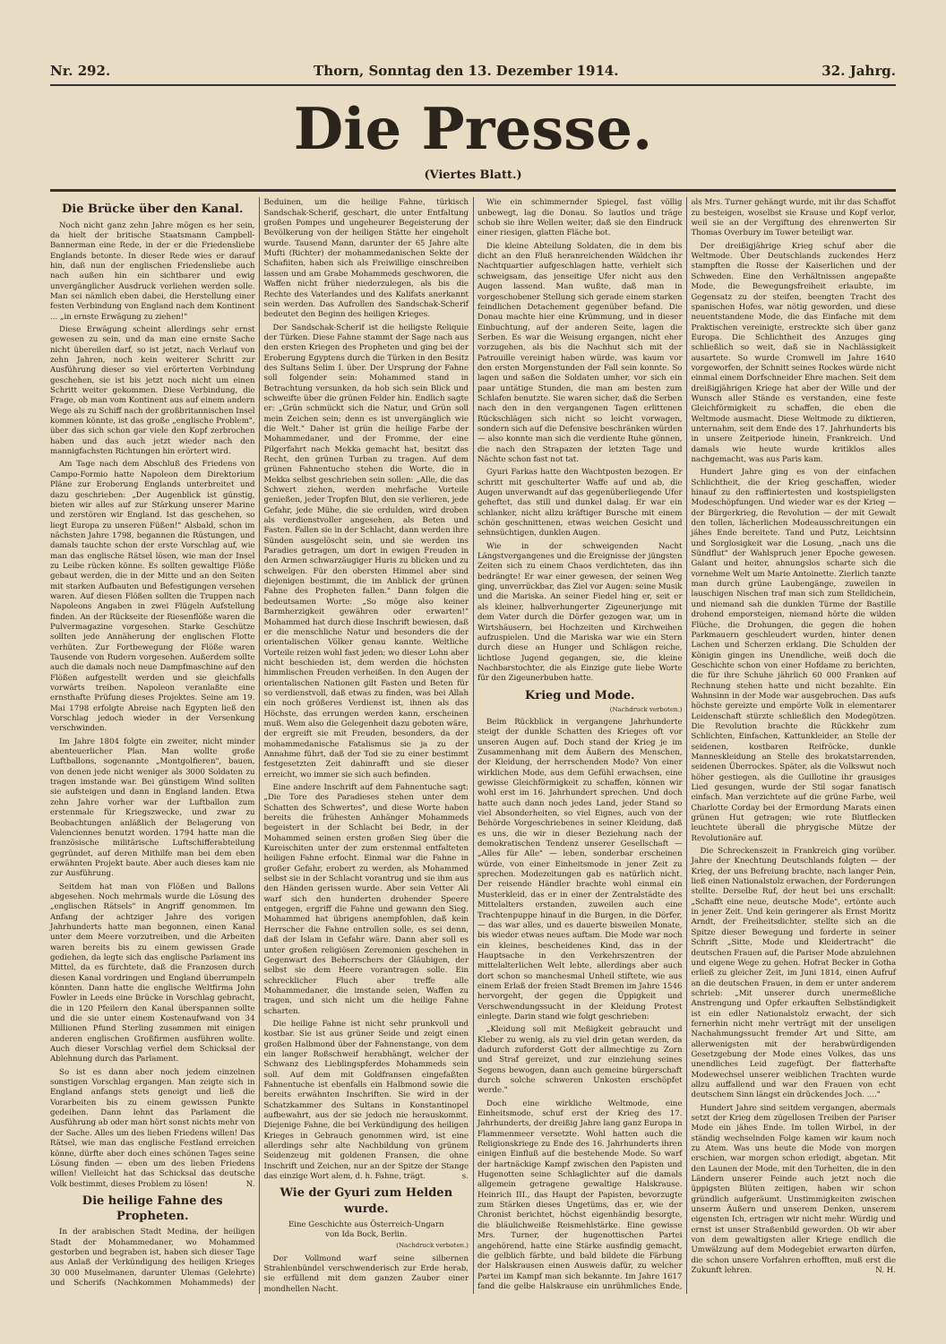Nr. 292. Thorn, Sonntag den 13. Dezember 1914. 32. Jahrg.
Die Presse.
(Viertes Blatt.)
Die Brücke über den Kanal.
Noch nicht ganz zehn Jahre mögen es her sein, da hielt der britische Staatsmann Campbell-Bannerman eine Rede, in der er die Friedensliebe Englands betonte. In dieser Rede wies er darauf hin, daß nun der englischen Friedensliebe auch nach außen hin ein sichtbarer und ewig unvergänglicher Ausdruck verliehen werden solle. Man sei nämlich eben dabei, die Herstellung einer festen Verbindung von England nach dem Kontinent ... „in ernste Erwägung zu ziehen!"
Diese Erwägung scheint allerdings sehr ernst gewesen zu sein, und da man eine ernste Sache nicht übereilen darf, so ist jetzt, nach Verlauf von zehn Jahren, noch kein weiterer Schritt zur Ausführung dieser so viel erörterten Verbindung geschehen, sie ist bis jetzt noch nicht um einen Schritt weiter gekommen. Diese Verbindung, die Frage, ob man vom Kontinent aus auf einem andern Wege als zu Schiff nach der großbritannischen Insel kommen könnte, ist das große „englische Problem", über das sich schon gar viele den Kopf zerbrochen haben und das auch jetzt wieder nach den mannigfachsten Richtungen hin erörtert wird.
Am Tage nach dem Abschluß des Friedens von Campo-Formio hatte Napoleon dem Direktorium Pläne zur Eroberung Englands unterbreitet und dazu geschrieben: „Der Augenblick ist günstig, bieten wir alles auf zur Stärkung unserer Marine und zerstören wir England. Ist das geschehen, so liegt Europa zu unseren Füßen!" Alsbald, schon im nächsten Jahre 1798, begannen die Rüstungen, und damals tauchte schon der erste Vorschlag auf, wie man das englische Rätsel lösen, wie man der Insel zu Leibe rücken könne. Es sollten gewaltige Flöße gebaut werden, die in der Mitte und an den Seiten mit starken Aufbauten und Befestigungen versehen waren. Auf diesen Flößen sollten die Truppen nach Napoleons Angaben in zwei Flügeln Aufstellung finden. An der Rückseite der Riesenflöße waren die Pulvermagazine vorgesehen. Starke Geschütze sollten jede Annäherung der englischen Flotte verhüten. Zur Fortbewegung der Flöße waren Tausende von Rudern vorgesehen. Außerdem sollte auch die damals noch neue Dampfmaschine auf den Flößen aufgestellt werden und sie gleichfalls vorwärts treiben. Napoleon veranlaßte eine ernsthafte Prüfung dieses Projektes. Seine am 19. Mai 1798 erfolgte Abreise nach Egypten ließ den Vorschlag jedoch wieder in der Versenkung verschwinden.
Im Jahre 1804 folgte ein zweiter, nicht minder abenteuerlicher Plan. Man wollte große Luftballons, sogenannte „Montgolfieren", bauen, von denen jede nicht weniger als 3000 Soldaten zu tragen imstande war. Bei günstigem Wind sollten sie aufsteigen und dann in England landen. Etwa zehn Jahre vorher war der Luftballon zum erstenmale für Kriegszwecke, und zwar zu Beobachtungen anläßlich der Belagerung von Valenciennes benutzt worden. 1794 hatte man die französische militärische Luftschifferabteilung gegründet, auf deren Mithilfe man bei dem eben erwähnten Projekt baute. Aber auch dieses kam nie zur Ausführung.
Seitdem hat man von Flößen und Ballons abgesehen. Noch mehrmals wurde die Lösung des „englischen Rätsels" in Angriff genommen. Im Anfang der achtziger Jahre des vorigen Jahrhunderts hatte man begonnen, einen Kanal unter dem Meere vorzutreiben, und die Arbeiten waren bereits bis zu einem gewissen Grade gediehen, da legte sich das englische Parlament ins Mittel, da es fürchtete, daß die Franzosen durch diesen Kanal vordringen und England überrumpeln könnten. Dann hatte die englische Weltfirma John Fowler in Leeds eine Brücke in Vorschlag gebracht, die in 120 Pfeilern den Kanal überspannen sollte und die sie unter einem Kostenaufwand von 34 Millionen Pfund Sterling zusammen mit einigen anderen englischen Großfirmen ausführen wollte. Auch dieser Vorschlag verfiel dem Schicksal der Ablehnung durch das Parlament.
So ist es dann aber noch jedem einzelnen sonstigen Vorschlag ergangen. Man zeigte sich in England anfangs stets geneigt und ließ die Vorarbeiten bis zu einem gewissen Punkte gedeihen. Dann lehnt das Parlament die Ausführung ab oder man hört sonst nichts mehr von der Sache. Alles um des lieben Friedens willen! Das Rätsel, wie man das englische Festland erreichen könne, dürfte aber doch eines schönen Tages seine Lösung finden — eben um des lieben Friedens willen! Vielleicht hat das Schicksal das deutsche Volk bestimmt, dieses Problem zu lösen! N.
Die heilige Fahne des Propheten.
In der arabischen Stadt Medina, der heiligen Stadt der Mohammedaner, wo Mohammed gestorben und begraben ist, haben sich dieser Tage aus Anlaß der Verkündigung des heiligen Krieges 30 000 Muselmanen, darunter Ulemas (Gelehrte) und Scherifs (Nachkommen Mohammeds) der Beduinen, um die heilige Fahne, türkisch Sandschak-Scherif, geschart, die unter Entfaltung großen Pompes und ungeheurer Begeisterung der Bevölkerung von der heiligen Stätte her eingeholt wurde. Tausend Mann, darunter der 65 Jahre alte Mufti (Richter) der mohammedanischen Sekte der Schafiiten, haben sich als Freiwillige einschreiben lassen und am Grabe Mohammeds geschworen, die Waffen nicht früher niederzulegen, als bis die Rechte des Vaterlandes und des Kalifats anerkannt sein werden. Das Aufrollen des Sandschak-Scherif bedeutet den Beginn des heiligen Krieges.
Der Sandschak-Scherif ist die heiligste Reliquie der Türken. Diese Fahne stammt der Sage nach aus den ersten Kriegen des Propheten und ging bei der Eroberung Egyptens durch die Türken in den Besitz des Sultans Selim I. über. Der Ursprung der Fahne soll folgender sein: Mohammed stand in Betrachtung versunken, da hob sich sein Blick und schweifte über die grünen Felder hin. Endlich sagte er: „Grün schmückt sich die Natur, und Grün soll mein Zeichen sein; denn es ist unvergänglich wie die Welt." Daher ist grün die heilige Farbe der Mohammedaner, und der Fromme, der eine Pilgerfahrt nach Mekka gemacht hat, besitzt das Recht, den grünen Turban zu tragen. Auf dem grünen Fahnentuche stehen die Worte, die in Mekka selbst geschrieben sein sollen: „Alle, die das Schwert ziehen, werden mehrfache Vorteile genießen, jeder Tropfen Blut, den sie verlieren, jede Gefahr, jede Mühe, die sie erdulden, wird droben als verdienstvoller angesehen, als Beten und Fasten. Fallen sie in der Schlacht, dann werden ihre Sünden ausgelöscht sein, und sie werden ins Paradies getragen, um dort in ewigen Freuden in den Armen schwarzäugiger Huris zu blicken und zu schwelgen. Für den obersten Himmel aber sind diejenigen bestimmt, die im Anblick der grünen Fahne des Propheten fallen." Dann folgen die bedeutsamen Worte: „So möge also keiner Barmherzigkeit gewähren oder erwarten!" Mohammed hat durch diese Inschrift bewiesen, daß er die menschliche Natur und besonders die der orientalischen Völker genau kannte. Weltliche Vorteile reizen wohl fast jeden; wo dieser Lohn aber nicht beschieden ist, dem werden die höchsten himmlischen Freuden verheißen. In den Augen der orientalischen Nationen gilt Fasten und Beten für so verdienstvoll, daß etwas zu finden, was bei Allah ein noch größeres Verdienst ist, ihnen als das Höchste, das errungen werden kann, erscheinen muß. Wem also die Gelegenheit dazu geboten wäre, der ergreift sie mit Freuden, besonders, da der mohammedanische Fatalismus sie ja zu der Annahme führt, daß der Tod sie zu einer bestimmt festgesetzten Zeit dahinrafft und sie dieser erreicht, wo immer sie sich auch befinden.
Eine andere Inschrift auf dem Fahnentuche sagt: „Die Tore des Paradieses stehen unter dem Schatten des Schwertes", und diese Worte haben bereits die frühesten Anhänger Mohammeds begeistert in der Schlacht bei Bedr, in der Mohammed seinen ersten großen Sieg über die Kureischiten unter der zum erstenmal entfalteten heiligen Fahne erfocht. Einmal war die Fahne in großer Gefahr, erobert zu werden, als Mohammed selbst sie in der Schlacht vorantrug und sie ihm aus den Händen gerissen wurde. Aber sein Vetter Ali warf sich den hunderten drohender Speere entgegen, ergriff die Fahne und gewann den Sieg. Mohammed hat übrigens anempfohlen, daß kein Herrscher die Fahne entrollen solle, es sei denn, daß der Islam in Gefahr wäre. Dann aber soll es unter großen religiösen Zeremonien geschehen in Gegenwart des Beherrschers der Gläubigen, der selbst sie dem Heere vorantragen solle. Ein schrecklicher Fluch aber treffe alle Mohammedaner, die imstande seien, Waffen zu tragen, und sich nicht um die heilige Fahne scharten.
Die heilige Fahne ist nicht sehr prunkvoll und kostbar. Sie ist aus grüner Seide und zeigt einen großen Halbmond über der Fahnenstange, von dem ein langer Roßschweif herabhängt, welcher der Schwanz des Lieblingspferdes Mohammeds sein soll. Auf dem mit Goldfransen eingefaßten Fahnentuche ist ebenfalls ein Halbmond sowie die bereits erwähnten Inschriften. Sie wird in der Schatzkammer des Sultans in Konstantinopel aufbewahrt, aus der sie jedoch nie herauskommt. Diejenige Fahne, die bei Verkündigung des heiligen Krieges in Gebrauch genommen wird, ist eine allerdings sehr alte Nachbildung von grünem Seidenzeug mit goldenen Fransen, die ohne Inschrift und Zeichen, nur an der Spitze der Stange das einzige Wort alem, d. h. Fahne, trägt. s.
Wie der Gyuri zum Helden wurde.
Eine Geschichte aus Österreich-Ungarn
von Ida Bock, Berlin.
(Nachdruck verboten.)
Der Vollmond warf seine silbernen Strahlenbündel verschwenderisch zur Erde herab, sie erfüllend mit dem ganzen Zauber einer mondhellen Nacht.
Wie ein schimmernder Spiegel, fast völlig unbewegt, lag die Donau. So lautlos und träge schob sie ihre Wellen weiter, daß sie den Eindruck einer riesigen, glatten Fläche bot.
Die kleine Abteilung Soldaten, die in dem bis dicht an den Fluß heranreichenden Wäldchen ihr Nachtquartier aufgeschlagen hatte, verhielt sich schweigsam, das jenseitige Ufer nicht aus den Augen lassend. Man wußte, daß man in vorgeschobener Stellung sich gerade einem starken feindlichen Detachement gegenüber befand. Die Donau machte hier eine Krümmung, und in dieser Einbuchtung, auf der anderen Seite, lagen die Serben. Es war die Weisung ergangen, nicht eher vorzugehen, als bis die Nachhut sich mit der Patrouille vereinigt haben würde, was kaum vor den ersten Morgenstunden der Fall sein konnte. So lagen und saßen die Soldaten umher, vor sich ein paar untätige Stunden, die man am besten zum Schlafen benutzte. Sie waren sicher, daß die Serben nach den in den vergangenen Tagen erlittenen Rückschlägen sich nicht so leicht vorwagen, sondern sich auf die Defensive beschränken würden — also konnte man sich die verdiente Ruhe gönnen, die nach den Strapazen der letzten Tage und Nächte schon fast not tat.
Gyuri Farkas hatte den Wachtposten bezogen. Er schritt mit geschulterter Waffe auf und ab, die Augen unverwandt auf das gegenüberliegende Ufer geheftet, das still und dunkel dalag. Er war ein schlanker, nicht allzu kräftiger Bursche mit einem schön geschnittenen, etwas weichen Gesicht und sehnsüchtigen, dunklen Augen.
Wie in der schweigenden Nacht Längstvergangenes und die Ereignisse der jüngsten Zeiten sich zu einem Chaos verdichteten, das ihn bedrängte! Er war einer gewesen, der seinen Weg ging, unverrückbar, das Ziel vor Augen: seine Musik und die Mariska. An seiner Fiedel hing er, seit er als kleiner, halbverhungerter Zigeunerjunge mit dem Vater durch die Dörfer gezogen war, um in Wirtshäusern, bei Hochzeiten und Kirchweihen aufzuspielen. Und die Mariska war wie ein Stern durch diese an Hunger und Schlägen reiche, lichtlose Jugend gegangen, sie, die kleine Nachbarstochter, die als Einzige gute liebe Worte für den Zigeunerbuben hatte.
Krieg und Mode.
(Nachdruck verboten.)
Beim Rückblick in vergangene Jahrhunderte steigt der dunkle Schatten des Krieges oft vor unseren Augen auf. Doch stand der Krieg je im Zusammenhang mit dem Äußern des Menschen, der Kleidung, der herrschenden Mode? Von einer wirklichen Mode, aus dem Gefühl erwachsen, eine gewisse Gleichförmigkeit zu schaffen, können wir wohl erst im 16. Jahrhundert sprechen. Und doch hatte auch dann noch jedes Land, jeder Stand so viel Absonderheiten, so viel Eignes, auch von der Behörde Vorgeschriebenes in seiner Kleidung, daß es uns, die wir in dieser Beziehung nach der demokratischen Tendenz unserer Gesellschaft — „Alles für Alle" — leben, sonderbar erscheinen würde, von einer Einheitsmode in jener Zeit zu sprechen. Modezeitungen gab es natürlich nicht. Der reisende Händler brachte wohl einmal ein Musterkleid, das er in einer der Zentralstädte des Mittelalters erstanden, zuweilen auch eine Trachtenpuppe hinauf in die Burgen, in die Dörfer, — das war alles, und es dauerte bisweilen Monate, bis wieder etwas neues auftam. Die Mode war noch ein kleines, bescheidenes Kind, das in der Hauptsache in den Verkehrszentren der mittelalterlichen Welt lebte, allerdings aber auch dort schon so manchesmal Unheil stiftete, wie aus einem Erlaß der freien Stadt Bremen im Jahre 1546 hervorgeht, der gegen die Üppigkeit und Verschwendungssucht in der Kleidung Protest einlegte. Darin stand wie folgt geschrieben:
„Kleidung soll mit Meßigkeit gebraucht und Kleber zu wenig, als zu viel drin getan werden, da dadurch zuforderst Gott der allmechtige zu Zorn und Straf gereizet, und zur einziehung seines Segens bewogen, dann auch gemeine bürgerschaft durch solche schweren Unkosten erschöpfet werde."
Doch eine wirkliche Weltmode, eine Einheitsmode, schuf erst der Krieg des 17. Jahrhunderts, der dreißig Jahre lang ganz Europa in Flammenmeer versetzte. Wohl hatten auch die Religionskriege zu Ende des 16. Jahrhunderts ihren einigen Einfluß auf die bestehende Mode. So warf der hartnäckige Kampf zwischen den Papisten und Hugenotten seine Schlaglichter auf die damals allgemein getragene gewaltige Halskrause. Heinrich III., das Haupt der Papisten, bevorzugte zum Stärken dieses Ungetüms, das er, wie der Chronist berichtet, höchst eigenhändig besorgte, die bläulichweiße Reismehlstärke. Eine gewisse Mrs. Turner, der hugenottischen Partei angehörend, hatte eine Stärke ausfindig gemacht, die gelblich färbte, und bald bildete die Färbung der Halskrausen einen Ausweis dafür, zu welcher Partei im Kampf man sich bekannte. Im Jahre 1617 fand die gelbe Halskrause ein unrühmliches Ende, als Mrs. Turner gehängt wurde, mit ihr das Schaffot zu besteigen, woselbst sie Krause und Kopf verlor, weil sie an der Vergiftung des ehrenwerten Sir Thomas Overbury im Tower beteiligt war.
Der dreißigjährige Krieg schuf aber die Weltmode. Über Deutschlands zuckendes Herz stampften die Rosse der Kaiserlichen und der Schweden. Eine den Verhältnissen angepaßte Mode, die Bewegungsfreiheit erlaubte, im Gegensatz zu der steifen, beengten Tracht des spanischen Hofes, war nötig geworden, und diese neuentstandene Mode, die das Einfache mit dem Praktischen vereinigte, erstreckte sich über ganz Europa. Die Schlichtheit des Anzuges ging schließlich so weit, daß sie in Nachlässigkeit ausartete. So wurde Cromwell im Jahre 1640 vorgeworfen, der Schnitt seines Rockes würde nicht einmal einem Dorfschneider Ehre machen. Seit dem dreißigjährigen Kriege hat aber der Wille und der Wunsch aller Stände es verstanden, eine feste Gleichförmigkeit zu schaffen, die eben die Weltmode ausmacht. Diese Weltmode zu diktieren, unternahm, seit dem Ende des 17. Jahrhunderts bis in unsere Zeitperiode hinein, Frankreich. Und damals wie heute wurde kritiklos alles nachgemacht, was aus Paris kam.
Hundert Jahre ging es von der einfachen Schlichtheit, die der Krieg geschaffen, wieder hinauf zu den raffiniertesten und kostspieligsten Modeschöpfungen. Und wieder war es der Krieg — der Bürgerkrieg, die Revolution — der mit Gewalt den tollen, lächerlichen Modeausschreitungen ein jähes Ende bereitete. Tand und Putz, Leichtsinn und Sorglosigkeit war die Losung, „nach uns die Sündflut" der Wahlspruch jener Epoche gewesen. Galant und heiter, ahnungslos scharte sich die vornehme Welt um Marie Antoinette. Zierlich tanzte man durch grüne Laubengänge, zuweilen in lauschigen Nischen traf man sich zum Stelldichein, und niemand sah die dunklen Türme der Bastille drohend emporsteigen, niemand hörte die wilden Flüche, die Drohungen, die gegen die hohen Parkmauern geschleudert wurden, hinter denen Lachen und Scherzen erklang. Die Schulden der Königin gingen ins Unendliche, weiß doch die Geschichte schon von einer Hofdame zu berichten, die für ihre Schuhe jährlich 60 000 Franken auf Rechnung stehen hatte und nicht bezahlte. Ein Wahnsinn in der Mode war ausgebrochen. Das aufs höchste gereizte und empörte Volk in elementarer Leidenschaft stürzte schließlich den Modegötzen. Die Revolution brachte die Rückkehr zum Schlichten, Einfachen, Kattunkleider, an Stelle der seidenen, kostbaren Reifröcke, dunkle Manneskleidung an Stelle des brokatstarrenden, seidenen Überrockes. Später, als die Volkswut noch höher gestiegen, als die Guillotine ihr grausiges Lied gesungen, wurde der Stil sogar fanatisch einfach. Man verzichtete auf die grüne Farbe, weil Charlotte Corday bei der Ermordung Marats einen grünen Hut getragen; wie rote Blutflecken leuchtete überall die phrygische Mütze der Revolutionäre auf.
Die Schreckenszeit in Frankreich ging vorüber. Jahre der Knechtung Deutschlands folgten — der Krieg, der uns Befreiung brachte, nach langer Pein, ließ einen Nationalstolz erwachen, der Forderungen stellte. Derselbe Ruf, der heut bei uns erschallt: „Schafft eine neue, deutsche Mode", ertönte auch in jener Zeit. Und kein geringerer als Ernst Moritz Arndt, der Freiheitsdichter, stellte sich an die Spitze dieser Bewegung und forderte in seiner Schrift „Sitte, Mode und Kleidertracht" die deutschen Frauen auf, die Pariser Mode abzulehnen und eigene Wege zu gehen. Hofrat Becker in Gotha erließ zu gleicher Zeit, im Juni 1814, einen Aufruf an die deutschen Frauen, in dem er unter anderem schrieb: „Mit unserer durch unermeßliche Anstrengung und Opfer erkauften Selbständigkeit ist ein edler Nationalstolz erwacht, der sich fernerhin nicht mehr verträgt mit der unseligen Nachahmungssucht fremder Art und Sitte, am allerwenigsten mit der herabwürdigenden Gesetzgebung der Mode eines Volkes, das uns unendliches Leid zugefügt. Der flatterhafte Modewechsel unserer weiblichen Trachten wurde allzu auffallend und war den Frauen von echt deutschem Sinn längst ein drückendes Joch. ...."
Hundert Jahre sind seitdem vergangen, abermals setzt der Krieg dem zügellosen Treiben der Pariser Mode ein jähes Ende. Im tollen Wirbel, in der ständig wechselnden Folge kamen wir kaum noch zu Atem. Was uns heute die Mode von morgen erschien, war morgen schon erledigt, abgetan. Mit den Launen der Mode, mit den Torheiten, die in den Ländern unserer Feinde auch jetzt noch die üppigsten Blüten zeitigen, haben wir schon gründlich aufgeräumt. Unstimmigkeiten zwischen unserm Äußern und unserem Denken, unserem eigensten Ich, ertragen wir nicht mehr. Würdig und ernst ist unser Straßenbild geworden. Ob wir aber von dem gewaltigsten aller Kriege endlich die Umwälzung auf dem Modegebiet erwarten dürfen, die schon unsere Vorfahren erhofften, muß erst die Zukunft lehren. N. H.